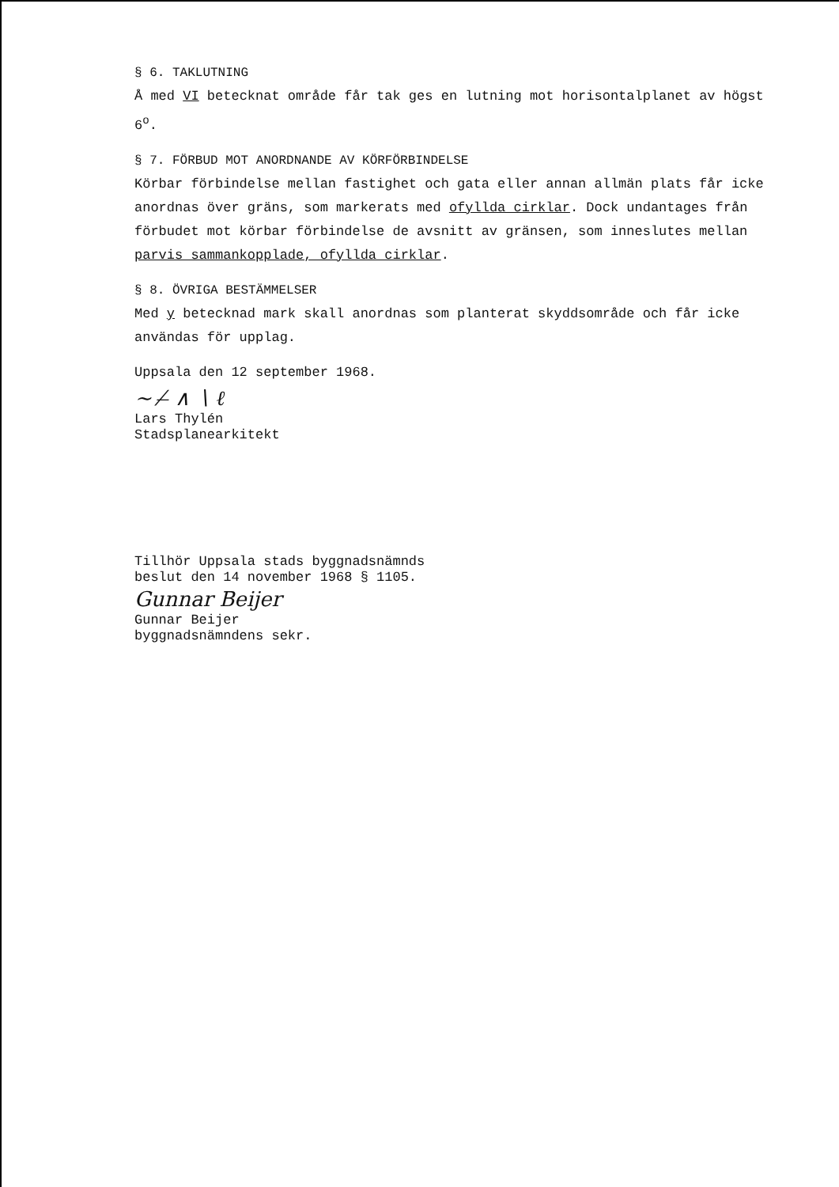§ 6. TAKLUTNING
Å med VI betecknat område får tak ges en lutning mot horisontalplanet av högst 6<sup>o</sup>.
§ 7. FÖRBUD MOT ANORDNANDE AV KÖRFÖRBINDELSE
Körbar förbindelse mellan fastighet och gata eller annan allmän plats får icke anordnas över gräns, som markerats med ofyllda cirklar. Dock undantages från förbudet mot körbar förbindelse de avsnitt av gränsen, som inneslutes mellan parvis sammankopplade, ofyllda cirklar.
§ 8. ÖVRIGA BESTÄMMELSER
Med y betecknad mark skall anordnas som planterat skyddsområde och får icke användas för upplag.
Uppsala den 12 september 1968.
~ ⁄ ̶ ∧ ∖ ℓ
Lars Thylén
Stadsplanearkitekt
Tillhör Uppsala stads byggnadsnämnds
beslut den 14 november 1968 § 1105.
Gunnar Beijer
Gunnar Beijer
byggnadsnämndens sekr.